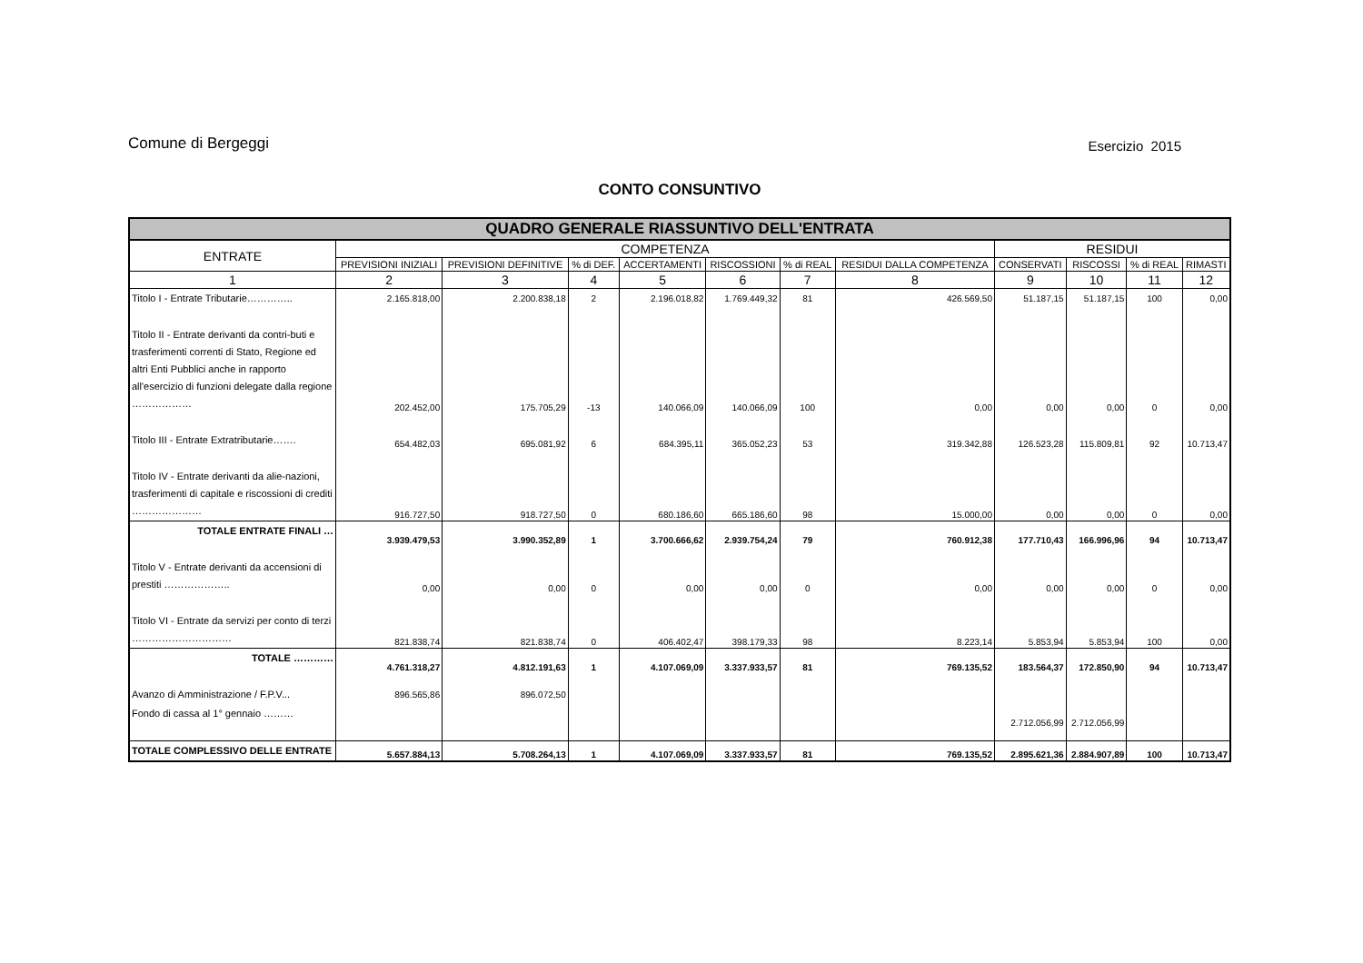Comune di Bergeggi Esercizio 2015
CONTO CONSUNTIVO
| QUADRO GENERALE RIASSUNTIVO DELL'ENTRATA | | | | | | | | | | | |
| --- | --- | --- | --- | --- | --- | --- | --- | --- | --- | --- | --- |
| ENTRATE | COMPETENZA | | | | | | | RESIDUI | | | |
| | PREVISIONI INIZIALI | PREVISIONI DEFINITIVE | % di DEF. | ACCERTAMENTI | RISCOSSIONI | % di REAL | RESIDUI DALLA COMPETENZA | CONSERVATI | RISCOSSI | % di REAL | RIMASTI |
| 1 | 2 | 3 | 4 | 5 | 6 | 7 | 8 | 9 | 10 | 11 | 12 |
| Titolo I - Entrate Tributarie………….. | 2.165.818,00 | 2.200.838,18 | 2 | 2.196.018,82 | 1.769.449,32 | 81 | 426.569,50 | 51.187,15 | 51.187,15 | 100 | 0,00 |
| Titolo II - Entrate derivanti da contri-buti e trasferimenti correnti di Stato, Regione ed altri Enti Pubblici anche in rapporto all'esercizio di funzioni delegate dalla regione ……………… | 202.452,00 | 175.705,29 | -13 | 140.066,09 | 140.066,09 | 100 | 0,00 | 0,00 | 0,00 | 0 | 0,00 |
| Titolo III - Entrate Extratributarie……. | 654.482,03 | 695.081,92 | 6 | 684.395,11 | 365.052,23 | 53 | 319.342,88 | 126.523,28 | 115.809,81 | 92 | 10.713,47 |
| Titolo IV - Entrate derivanti da alie-nazioni, trasferimenti di capitale e riscossioni di crediti ………………… | 916.727,50 | 918.727,50 | 0 | 680.186,60 | 665.186,60 | 98 | 15.000,00 | 0,00 | 0,00 | 0 | 0,00 |
| TOTALE ENTRATE FINALI … | 3.939.479,53 | 3.990.352,89 | 1 | 3.700.666,62 | 2.939.754,24 | 79 | 760.912,38 | 177.710,43 | 166.996,96 | 94 | 10.713,47 |
| Titolo V - Entrate derivanti da accensioni di prestiti ……………….. | 0,00 | 0,00 | 0 | 0,00 | 0,00 | 0 | 0,00 | 0,00 | 0,00 | 0 | 0,00 |
| Titolo VI - Entrate da servizi per conto di terzi ………………………… | 821.838,74 | 821.838,74 | 0 | 406.402,47 | 398.179,33 | 98 | 8.223,14 | 5.853,94 | 5.853,94 | 100 | 0,00 |
| TOTALE ………… | 4.761.318,27 | 4.812.191,63 | 1 | 4.107.069,09 | 3.337.933,57 | 81 | 769.135,52 | 183.564,37 | 172.850,90 | 94 | 10.713,47 |
| Avanzo di Amministrazione / F.P.V... | 896.565,86 | 896.072,50 | | | | | | | | | |
| Fondo di cassa al 1° gennaio ……… | | | | | | | | 2.712.056,99 | 2.712.056,99 | | |
| TOTALE COMPLESSIVO DELLE ENTRATE | 5.657.884,13 | 5.708.264,13 | 1 | 4.107.069,09 | 3.337.933,57 | 81 | 769.135,52 | 2.895.621,36 | 2.884.907,89 | 100 | 10.713,47 |